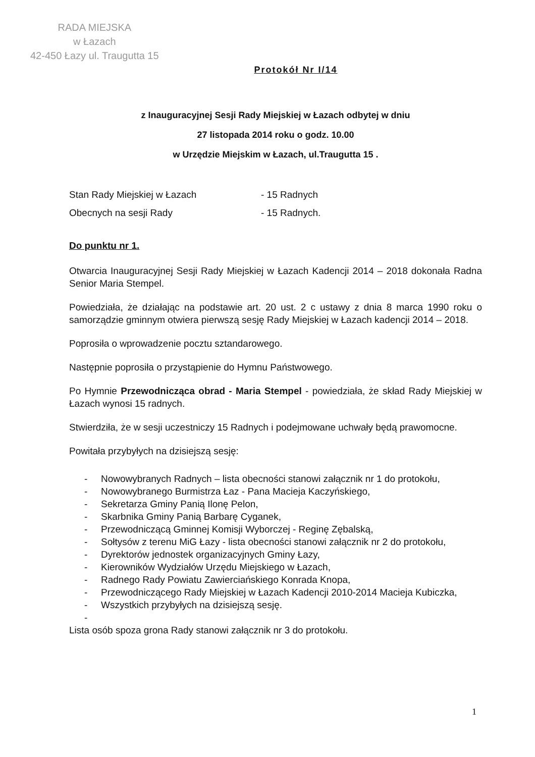RADA MIEJSKA
w Łazach
42-450 Łazy ul. Traugutta 15
Protokół Nr I/14
z Inauguracyjnej Sesji Rady Miejskiej w Łazach odbytej w dniu
27 listopada 2014 roku o godz. 10.00
w Urzędzie Miejskim w Łazach, ul.Traugutta 15 .
Stan Rady Miejskiej w Łazach - 15 Radnych
Obecnych na sesji Rady - 15 Radnych.
Do punktu nr 1.
Otwarcia Inauguracyjnej Sesji Rady Miejskiej w Łazach Kadencji 2014 – 2018 dokonała Radna Senior Maria Stempel.
Powiedziała, że działając na podstawie art. 20 ust. 2 c ustawy z dnia 8 marca 1990 roku o samorządzie gminnym otwiera pierwszą sesję Rady Miejskiej w Łazach kadencji 2014 – 2018.
Poprosiła o wprowadzenie pocztu sztandarowego.
Następnie poprosiła o przystąpienie do Hymnu Państwowego.
Po Hymnie Przewodnicząca obrad - Maria Stempel - powiedziała, że skład Rady Miejskiej w Łazach wynosi 15 radnych.
Stwierdziła, że w sesji uczestniczy 15 Radnych i podejmowane uchwały będą prawomocne.
Powitała przybyłych na dzisiejszą sesję:
- Nowowybranych Radnych – lista obecności stanowi załącznik nr 1 do protokołu,
- Nowowybranego Burmistrza Łaz - Pana Macieja Kaczyńskiego,
- Sekretarza Gminy Panią Ilonę Pelon,
- Skarbnika Gminy Panią Barbarę Cyganek,
- Przewodniczącą Gminnej Komisji Wyborczej - Reginę Zębalską,
- Sołtysów z terenu MiG Łazy - lista obecności stanowi załącznik nr 2 do protokołu,
- Dyrektorów jednostek organizacyjnych Gminy Łazy,
- Kierowników Wydziałów Urzędu Miejskiego w Łazach,
- Radnego Rady Powiatu Zawierciańskiego Konrada Knopa,
- Przewodniczącego Rady Miejskiej w Łazach Kadencji 2010-2014 Macieja Kubiczka,
- Wszystkich przybyłych na dzisiejszą sesję.
-
Lista osób spoza grona Rady stanowi załącznik nr 3 do protokołu.
1